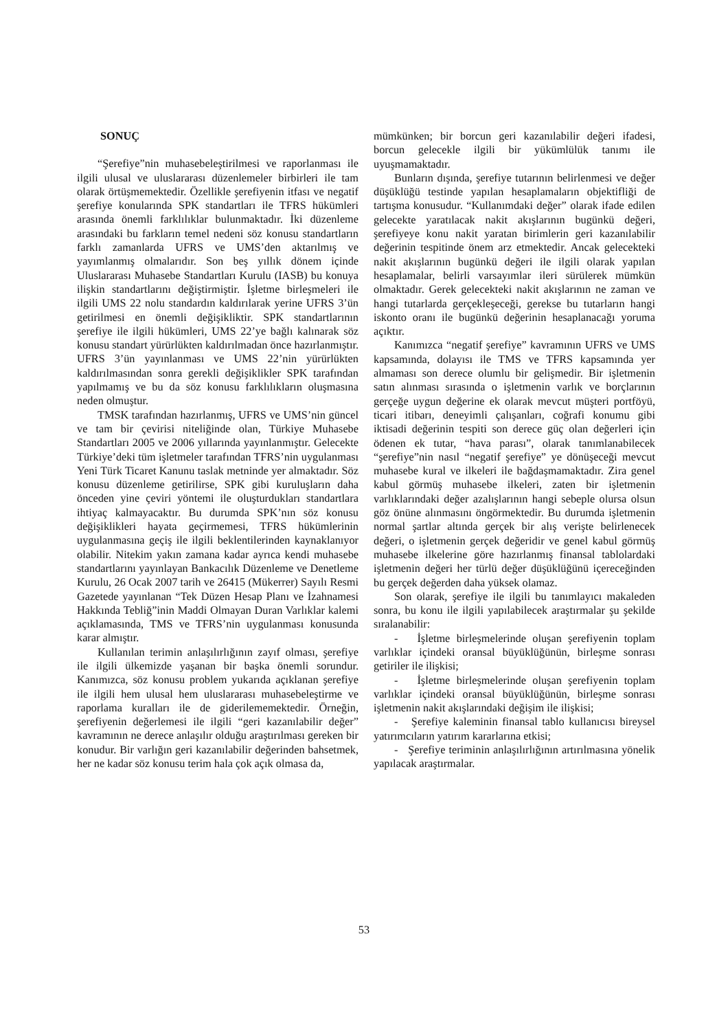SONUÇ
“Şerefiye”nin muhasebeleştirilmesi ve raporlanması ile ilgili ulusal ve uluslararası düzenlemeler birbirleri ile tam olarak örtüşmemektedir. Özellikle şerefiyenin itfası ve negatif şerefiye konularında SPK standartları ile TFRS hükümleri arasında önemli farklılıklar bulunmaktadır. İki düzenleme arasındaki bu farkların temel nedeni söz konusu standartların farklı zamanlarda UFRS ve UMS’den aktarılmış ve yayımlanmış olmalarıdır. Son beş yıllık dönem içinde Uluslararası Muhasebe Standartları Kurulu (IASB) bu konuya ilişkin standartlarını değiştirmiştir. İşletme birleşmeleri ile ilgili UMS 22 nolu standardın kaldırılarak yerine UFRS 3’ün getirilmesi en önemli değişikliktir. SPK standartlarının şerefiye ile ilgili hükümleri, UMS 22’ye bağlı kalınarak söz konusu standart yürürlükten kaldırılmadan önce hazırlanmıştır. UFRS 3’ün yayınlanması ve UMS 22’nin yürürlükten kaldırılmasından sonra gerekli değişiklikler SPK tarafından yapılmamış ve bu da söz konusu farklılıkların oluşmasına neden olmuştur.
TMSK tarafından hazırlanmış, UFRS ve UMS’nin güncel ve tam bir çevirisi niteliğinde olan, Türkiye Muhasebe Standartları 2005 ve 2006 yıllarında yayınlanmıştır. Gelecekte Türkiye’deki tüm işletmeler tarafından TFRS’nin uygulanması Yeni Türk Ticaret Kanunu taslak metninde yer almaktadır. Söz konusu düzenleme getirilirse, SPK gibi kuruluşların daha önceden yine çeviri yöntemi ile oluşturdukları standartlara ihtiyaç kalmayacaktır. Bu durumda SPK’nın söz konusu değişiklikleri hayata geçirmemesi, TFRS hükümlerinin uygulanmasına geçiş ile ilgili beklentilerinden kaynaklanıyor olabilir. Nitekim yakın zamana kadar ayrıca kendi muhasebe standartlarını yayınlayan Bankacılık Düzenleme ve Denetleme Kurulu, 26 Ocak 2007 tarih ve 26415 (Mükerrer) Sayılı Resmi Gazetede yayınlanan “Tek Düzen Hesap Planı ve İzahnamesi Hakkında Tebliğ”inin Maddi Olmayan Duran Varlıklar kalemi açıklamasında, TMS ve TFRS’nin uygulanması konusunda karar almıştır.
Kullanılan terimin anlaşılırlığının zayıf olması, şerefiye ile ilgili ülkemizde yaşanan bir başka önemli sorundur. Kanımızca, söz konusu problem yukarıda açıklanan şerefiye ile ilgili hem ulusal hem uluslararası muhasebeleştirme ve raporlama kuralları ile de giderilememektedir. Örneğin, şerefiyenin değerlemesi ile ilgili “geri kazanılabilir değer” kavramının ne derece anlaşılır olduğu araştırılması gereken bir konudur. Bir varlığın geri kazanılabilir değerinden bahsetmek, her ne kadar söz konusu terim hala çok açık olmasa da,
mümkünken; bir borcun geri kazanılabilir değeri ifadesi, borcun gelecekle ilgili bir yükümlülük tanımı ile uyuşmamaktadır.
Bunların dışında, şerefiye tutarının belirlenmesi ve değer düşüklüğü testinde yapılan hesaplamaların objektifliği de tartışma konusudur. “Kullanımdaki değer” olarak ifade edilen gelecekte yaratılacak nakit akışlarının bugünkü değeri, şerefiyeye konu nakit yaratan birimlerin geri kazanılabilir değerinin tespitinde önem arz etmektedir. Ancak gelecekteki nakit akışlarının bugünkü değeri ile ilgili olarak yapılan hesaplamalar, belirli varsayımlar ileri sürülerek mümkün olmaktadır. Gerek gelecekteki nakit akışlarının ne zaman ve hangi tutarlarda gerçekleşeceği, gerekse bu tutarların hangi iskonto oranı ile bugünkü değerinin hesaplanacağı yoruma açıktır.
Kanımızca “negatif şerefiye” kavramının UFRS ve UMS kapsamında, dolayısı ile TMS ve TFRS kapsamında yer almaması son derece olumlu bir gelişmedir. Bir işletmenin satın alınması sırasında o işletmenin varlık ve borçlarının gerçeğe uygun değerine ek olarak mevcut müşteri portföyü, ticari itibarı, deneyimli çalışanları, coğrafi konumu gibi iktisadi değerinin tespiti son derece güç olan değerleri için ödenen ek tutar, “hava parası”, olarak tanımlanabilecek “şerefiye”nin nasıl “negatif şerefiye” ye dönüşeceği mevcut muhasebe kural ve ilkeleri ile bağdaşmamaktadır. Zira genel kabul görmüş muhasebe ilkeleri, zaten bir işletmenin varlıklarındaki değer azalışlarının hangi sebeple olursa olsun göz önüne alınmasını öngörmektedir. Bu durumda işletmenin normal şartlar altında gerçek bir alış verişte belirlenecek değeri, o işletmenin gerçek değeridir ve genel kabul görmüş muhasebe ilkelerine göre hazırlanmış finansal tablolardaki işletmenin değeri her türlü değer düşüklüğünü içereceğinden bu gerçek değerden daha yüksek olamaz.
Son olarak, şerefiye ile ilgili bu tanımlayıcı makaleden sonra, bu konu ile ilgili yapılabilecek araştırmalar şu şekilde sıralanabilir:
- İşletme birleşmelerinde oluşan şerefiyenin toplam varlıklar içindeki oransal büyüklüğünün, birleşme sonrası getiriler ile ilişkisi;
- İşletme birleşmelerinde oluşan şerefiyenin toplam varlıklar içindeki oransal büyüklüğünün, birleşme sonrası işletmenin nakit akışlarındaki değişim ile ilişkisi;
- Şerefiye kaleminin finansal tablo kullanıcısı bireysel yatırımcıların yatırım kararlarına etkisi;
- Şerefiye teriminin anlaşılırlığının artırılmasına yönelik yapılacak araştırmalar.
53